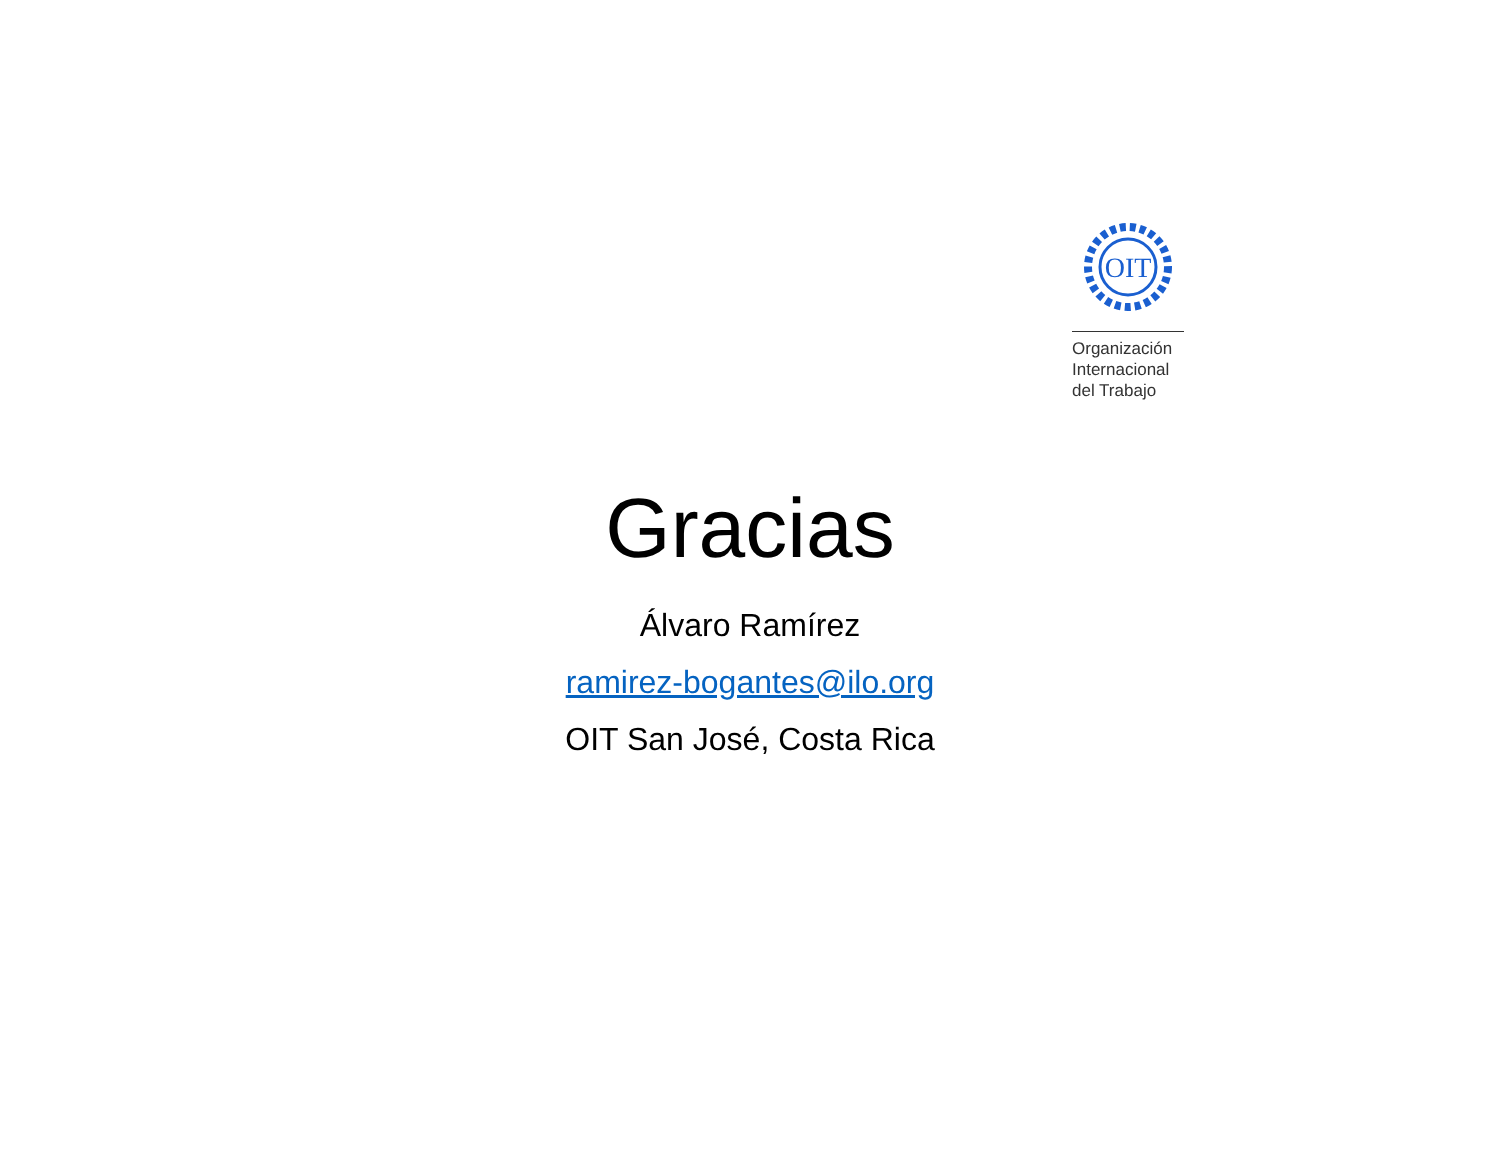OIT
Organización
Internacional
del Trabajo
Gracias
Álvaro Ramírez
ramirez-bogantes@ilo.org
OIT San José, Costa Rica